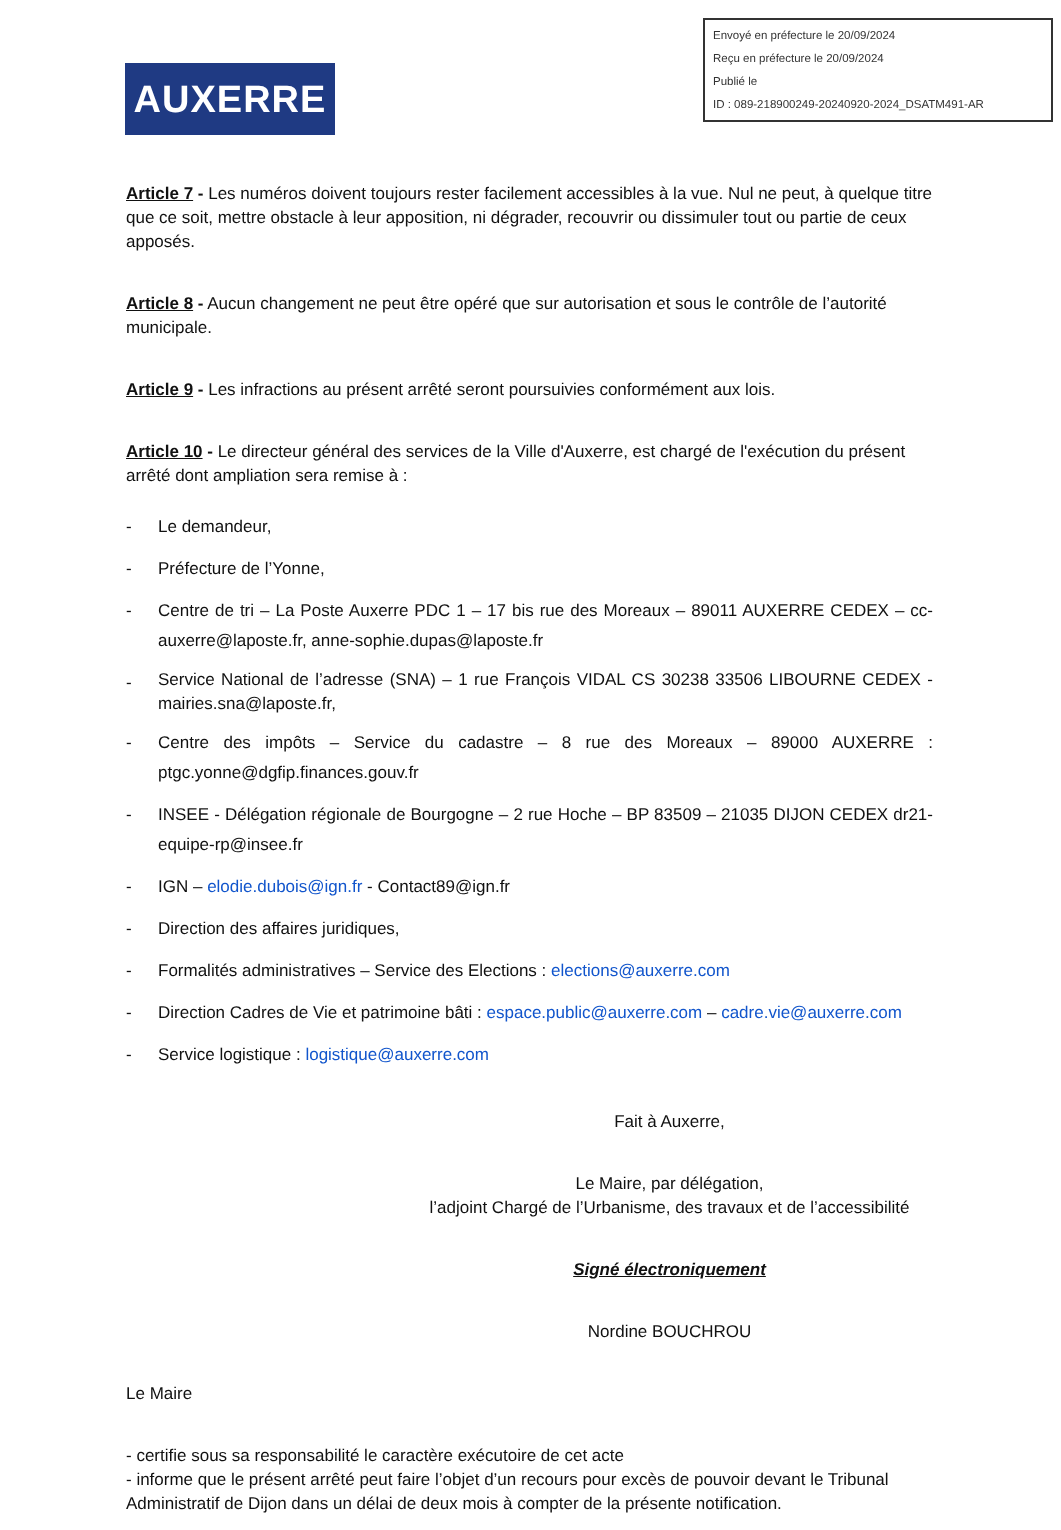Envoyé en préfecture le 20/09/2024
Reçu en préfecture le 20/09/2024
Publié le
ID : 089-218900249-20240920-2024_DSATM491-AR
AUXERRE
Article 7 - Les numéros doivent toujours rester facilement accessibles à la vue. Nul ne peut, à quelque titre que ce soit, mettre obstacle à leur apposition, ni dégrader, recouvrir ou dissimuler tout ou partie de ceux apposés.
Article 8 - Aucun changement ne peut être opéré que sur autorisation et sous le contrôle de l’autorité municipale.
Article 9 - Les infractions au présent arrêté seront poursuivies conformément aux lois.
Article 10 - Le directeur général des services de la Ville d'Auxerre, est chargé de l'exécution du présent arrêté dont ampliation sera remise à :
- Le demandeur,
- Préfecture de l’Yonne,
- Centre de tri – La Poste Auxerre PDC 1 – 17 bis rue des Moreaux – 89011 AUXERRE CEDEX – cc-auxerre@laposte.fr, anne-sophie.dupas@laposte.fr
- Service National de l’adresse (SNA) – 1 rue François VIDAL CS 30238 33506 LIBOURNE CEDEX - mairies.sna@laposte.fr,
- Centre des impôts – Service du cadastre – 8 rue des Moreaux – 89000 AUXERRE : ptgc.yonne@dgfip.finances.gouv.fr
- INSEE - Délégation régionale de Bourgogne – 2 rue Hoche – BP 83509 – 21035 DIJON CEDEX dr21-equipe-rp@insee.fr
- IGN – elodie.dubois@ign.fr - Contact89@ign.fr
- Direction des affaires juridiques,
- Formalités administratives – Service des Elections : elections@auxerre.com
- Direction Cadres de Vie et patrimoine bâti : espace.public@auxerre.com – cadre.vie@auxerre.com
- Service logistique : logistique@auxerre.com
Fait à Auxerre,
Le Maire, par délégation,
l’adjoint Chargé de l’Urbanisme, des travaux et de l’accessibilité
Signé électroniquement
Nordine BOUCHROU
Le Maire
- certifie sous sa responsabilité le caractère exécutoire de cet acte
- informe que le présent arrêté peut faire l’objet d’un recours pour excès de pouvoir devant le Tribunal Administratif de Dijon dans un délai de deux mois à compter de la présente notification.